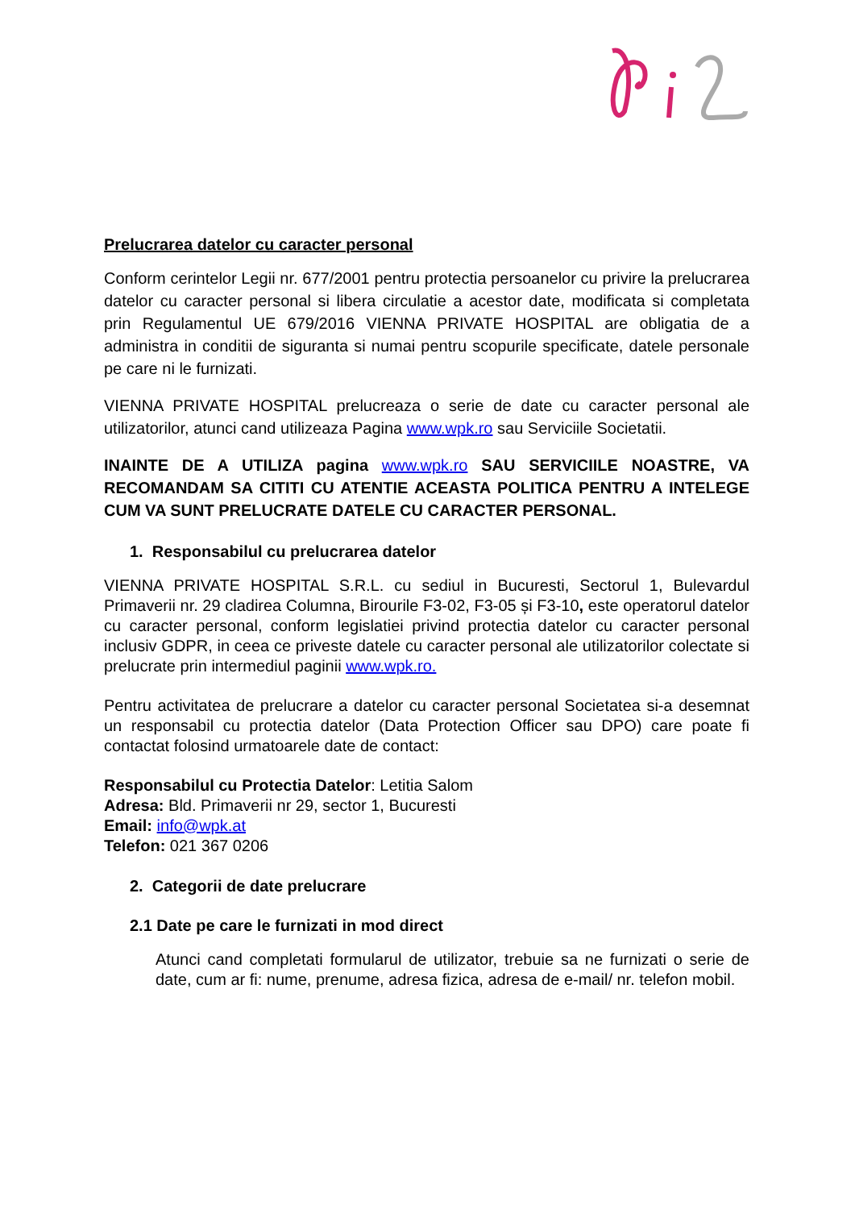Prelucrarea datelor cu caracter personal
Conform cerintelor Legii nr. 677/2001 pentru protectia persoanelor cu privire la prelucrarea datelor cu caracter personal si libera circulatie a acestor date, modificata si completata prin Regulamentul UE 679/2016 VIENNA PRIVATE HOSPITAL are obligatia de a administra in conditii de siguranta si numai pentru scopurile specificate, datele personale pe care ni le furnizati.
VIENNA PRIVATE HOSPITAL prelucreaza o serie de date cu caracter personal ale utilizatorilor, atunci cand utilizeaza Pagina www.wpk.ro sau Serviciile Societatii.
INAINTE DE A UTILIZA pagina www.wpk.ro SAU SERVICIILE NOASTRE, VA RECOMANDAM SA CITITI CU ATENTIE ACEASTA POLITICA PENTRU A INTELEGE CUM VA SUNT PRELUCRATE DATELE CU CARACTER PERSONAL.
1. Responsabilul cu prelucrarea datelor
VIENNA PRIVATE HOSPITAL S.R.L. cu sediul in Bucuresti, Sectorul 1, Bulevardul Primaverii nr. 29 cladirea Columna, Birourile F3-02, F3-05 și F3-10, este operatorul datelor cu caracter personal, conform legislatiei privind protectia datelor cu caracter personal inclusiv GDPR, in ceea ce priveste datele cu caracter personal ale utilizatorilor colectate si prelucrate prin intermediul paginii www.wpk.ro.
Pentru activitatea de prelucrare a datelor cu caracter personal Societatea si-a desemnat un responsabil cu protectia datelor (Data Protection Officer sau DPO) care poate fi contactat folosind urmatoarele date de contact:
Responsabilul cu Protectia Datelor: Letitia Salom
Adresa: Bld. Primaverii nr 29, sector 1, Bucuresti
Email: info@wpk.at
Telefon: 021 367 0206
2. Categorii de date prelucrare
2.1 Date pe care le furnizati in mod direct
Atunci cand completati formularul de utilizator, trebuie sa ne furnizati o serie de date, cum ar fi: nume, prenume, adresa fizica, adresa de e-mail/ nr. telefon mobil.